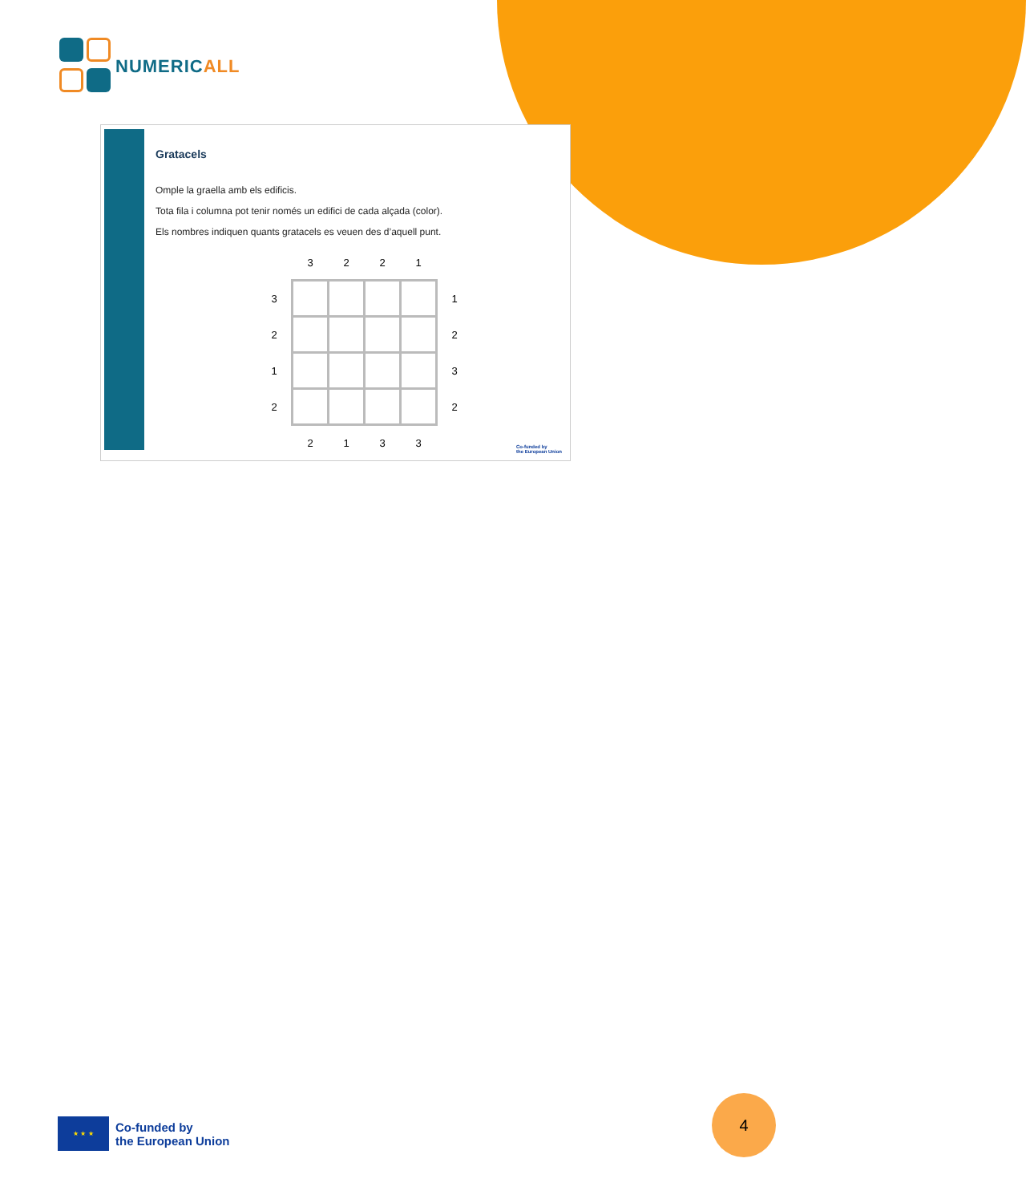NUMERICALL
Gratacels
Omple la graella amb els edificis.
Tota fila i columna pot tenir només un edifici de cada alçada (color).
Els nombres indiquen quants gratacels es veuen des d’aquell punt.
| | 3 | 2 | 2 | 1 | |
| 3 | | | | | 1 |
| 2 | | | | | 2 |
| 1 | | | | | 3 |
| 2 | | | | | 2 |
| | 2 | 1 | 3 | 3 | |
Co-funded by
the European Union
★ ★ ★
Co-funded by
the European Union
4